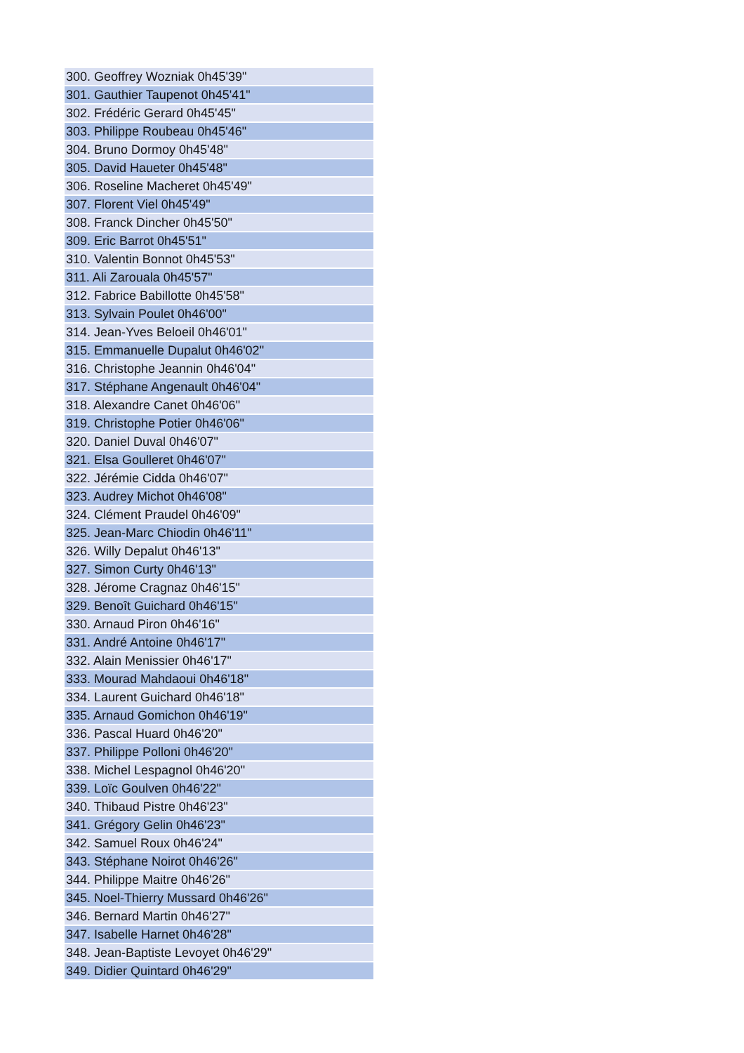| 300. Geoffrey Wozniak 0h45'39" |
| 301. Gauthier Taupenot 0h45'41" |
| 302. Frédéric Gerard 0h45'45" |
| 303. Philippe Roubeau 0h45'46" |
| 304. Bruno Dormoy 0h45'48" |
| 305. David Haueter 0h45'48" |
| 306. Roseline Macheret 0h45'49" |
| 307. Florent Viel 0h45'49" |
| 308. Franck Dincher 0h45'50" |
| 309. Eric Barrot 0h45'51" |
| 310. Valentin Bonnot 0h45'53" |
| 311. Ali Zarouala 0h45'57" |
| 312. Fabrice Babillotte 0h45'58" |
| 313. Sylvain Poulet 0h46'00" |
| 314. Jean-Yves Beloeil 0h46'01" |
| 315. Emmanuelle Dupalut 0h46'02" |
| 316. Christophe Jeannin 0h46'04" |
| 317. Stéphane Angenault 0h46'04" |
| 318. Alexandre Canet 0h46'06" |
| 319. Christophe Potier 0h46'06" |
| 320. Daniel Duval 0h46'07" |
| 321. Elsa Goulleret 0h46'07" |
| 322. Jérémie Cidda 0h46'07" |
| 323. Audrey Michot 0h46'08" |
| 324. Clément Praudel 0h46'09" |
| 325. Jean-Marc Chiodin 0h46'11" |
| 326. Willy Depalut 0h46'13" |
| 327. Simon Curty 0h46'13" |
| 328. Jérome Cragnaz 0h46'15" |
| 329. Benoît Guichard 0h46'15" |
| 330. Arnaud Piron 0h46'16" |
| 331. André Antoine 0h46'17" |
| 332. Alain Menissier 0h46'17" |
| 333. Mourad Mahdaoui 0h46'18" |
| 334. Laurent Guichard 0h46'18" |
| 335. Arnaud Gomichon 0h46'19" |
| 336. Pascal Huard 0h46'20" |
| 337. Philippe Polloni 0h46'20" |
| 338. Michel Lespagnol 0h46'20" |
| 339. Loïc Goulven 0h46'22" |
| 340. Thibaud Pistre 0h46'23" |
| 341. Grégory Gelin 0h46'23" |
| 342. Samuel Roux 0h46'24" |
| 343. Stéphane Noirot 0h46'26" |
| 344. Philippe Maitre 0h46'26" |
| 345. Noel-Thierry Mussard 0h46'26" |
| 346. Bernard Martin 0h46'27" |
| 347. Isabelle Harnet 0h46'28" |
| 348. Jean-Baptiste Levoyet 0h46'29" |
| 349. Didier Quintard 0h46'29" |